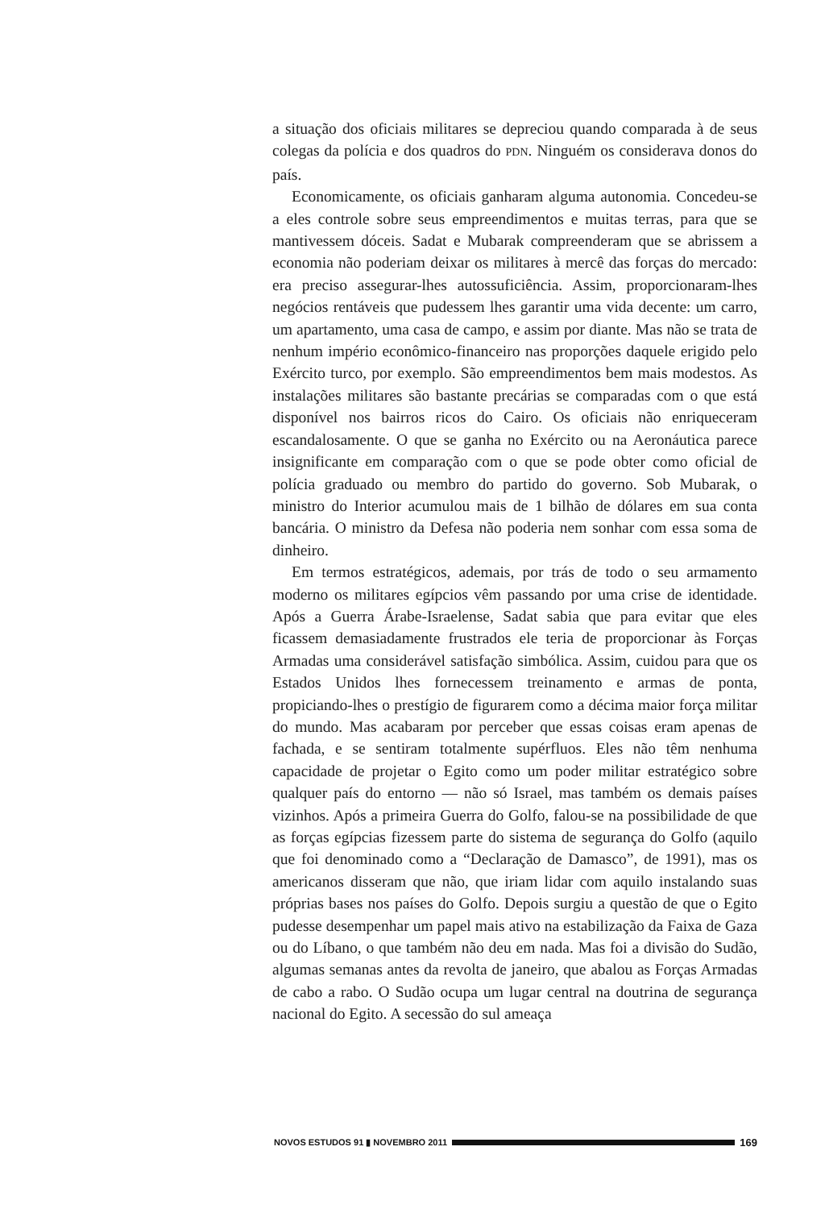a situação dos oficiais militares se depreciou quando comparada à de seus colegas da polícia e dos quadros do PDN. Ninguém os considerava donos do país.
Economicamente, os oficiais ganharam alguma autonomia. Concedeu-se a eles controle sobre seus empreendimentos e muitas terras, para que se mantivessem dóceis. Sadat e Mubarak compreenderam que se abrissem a economia não poderiam deixar os militares à mercê das forças do mercado: era preciso assegurar-lhes autossuficiência. Assim, proporcionaram-lhes negócios rentáveis que pudessem lhes garantir uma vida decente: um carro, um apartamento, uma casa de campo, e assim por diante. Mas não se trata de nenhum império econômico-financeiro nas proporções daquele erigido pelo Exército turco, por exemplo. São empreendimentos bem mais modestos. As instalações militares são bastante precárias se comparadas com o que está disponível nos bairros ricos do Cairo. Os oficiais não enriqueceram escandalosamente. O que se ganha no Exército ou na Aeronáutica parece insignificante em comparação com o que se pode obter como oficial de polícia graduado ou membro do partido do governo. Sob Mubarak, o ministro do Interior acumulou mais de 1 bilhão de dólares em sua conta bancária. O ministro da Defesa não poderia nem sonhar com essa soma de dinheiro.
Em termos estratégicos, ademais, por trás de todo o seu armamento moderno os militares egípcios vêm passando por uma crise de identidade. Após a Guerra Árabe-Israelense, Sadat sabia que para evitar que eles ficassem demasiadamente frustrados ele teria de proporcionar às Forças Armadas uma considerável satisfação simbólica. Assim, cuidou para que os Estados Unidos lhes fornecessem treinamento e armas de ponta, propiciando-lhes o prestígio de figurarem como a décima maior força militar do mundo. Mas acabaram por perceber que essas coisas eram apenas de fachada, e se sentiram totalmente supérfluos. Eles não têm nenhuma capacidade de projetar o Egito como um poder militar estratégico sobre qualquer país do entorno — não só Israel, mas também os demais países vizinhos. Após a primeira Guerra do Golfo, falou-se na possibilidade de que as forças egípcias fizessem parte do sistema de segurança do Golfo (aquilo que foi denominado como a “Declaração de Damasco”, de 1991), mas os americanos disseram que não, que iriam lidar com aquilo instalando suas próprias bases nos países do Golfo. Depois surgiu a questão de que o Egito pudesse desempenhar um papel mais ativo na estabilização da Faixa de Gaza ou do Líbano, o que também não deu em nada. Mas foi a divisão do Sudão, algumas semanas antes da revolta de janeiro, que abalou as Forças Armadas de cabo a rabo. O Sudão ocupa um lugar central na doutrina de segurança nacional do Egito. A secessão do sul ameaça
NOVOS ESTUDOS 91 ▮ NOVEMBRO 2011 169